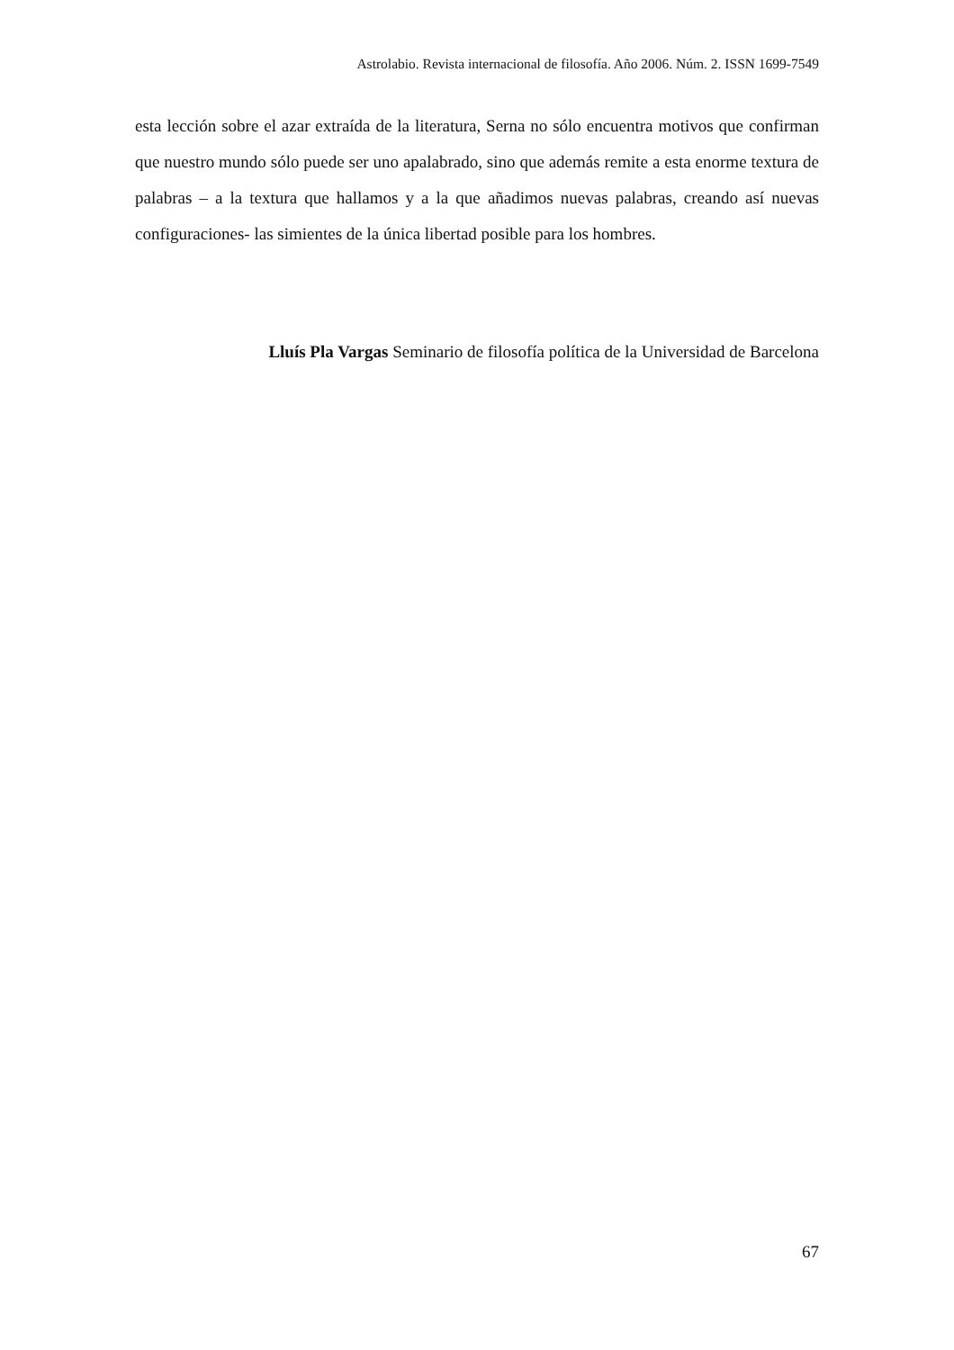Astrolabio. Revista internacional de filosofía. Año 2006. Núm. 2. ISSN 1699-7549
esta lección sobre el azar extraída de la literatura, Serna no sólo encuentra motivos que confirman que nuestro mundo sólo puede ser uno apalabrado, sino que además remite a esta enorme textura de palabras – a la textura que hallamos y a la que añadimos nuevas palabras, creando así nuevas configuraciones- las simientes de la única libertad posible para los hombres.
Lluís Pla Vargas Seminario de filosofía política de la Universidad de Barcelona
67